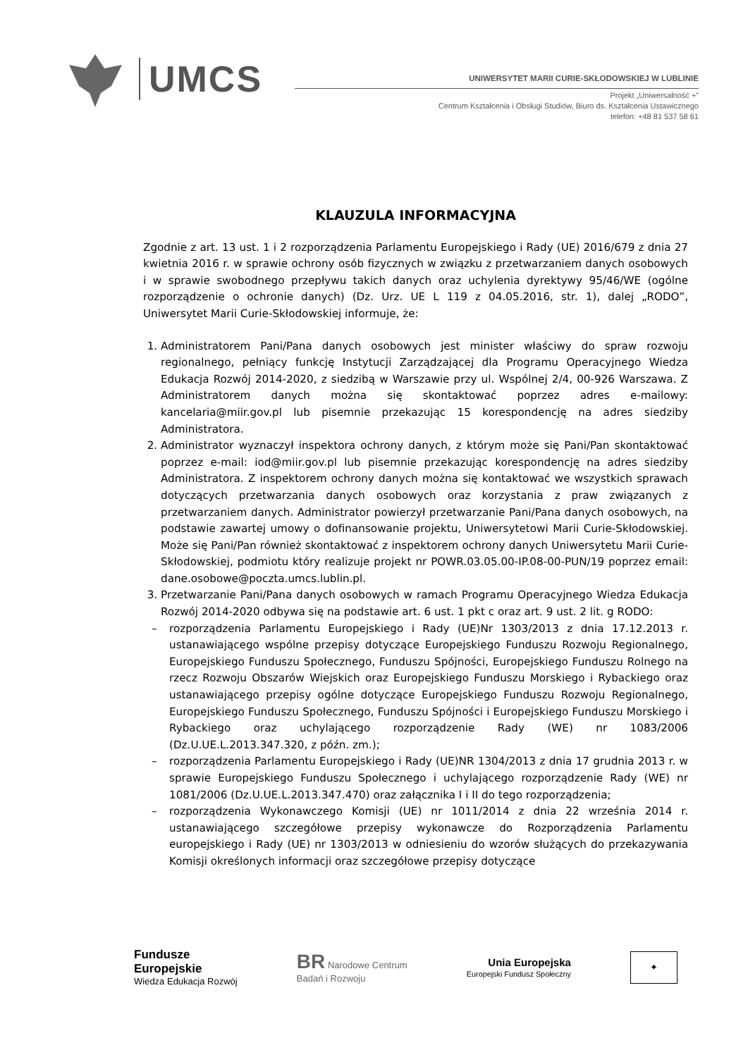UMCS
UNIWERSYTET MARII CURIE-SKŁODOWSKIEJ W LUBLINIE
Projekt „Uniwersalność +”
Centrum Kształcenia i Obsługi Studiów, Biuro ds. Kształcenia Ustawicznego
telefon: +48 81 537 58 61
KLAUZULA INFORMACYJNA
Zgodnie z art. 13 ust. 1 i 2 rozporządzenia Parlamentu Europejskiego i Rady (UE) 2016/679 z dnia 27 kwietnia 2016 r. w sprawie ochrony osób fizycznych w związku z przetwarzaniem danych osobowych i w sprawie swobodnego przepływu takich danych oraz uchylenia dyrektywy 95/46/WE (ogólne rozporządzenie o ochronie danych) (Dz. Urz. UE L 119 z 04.05.2016, str. 1), dalej „RODO”, Uniwersytet Marii Curie-Skłodowskiej informuje, że:
1. Administratorem Pani/Pana danych osobowych jest minister właściwy do spraw rozwoju regionalnego, pełniący funkcję Instytucji Zarządzającej dla Programu Operacyjnego Wiedza Edukacja Rozwój 2014-2020, z siedzibą w Warszawie przy ul. Wspólnej 2/4, 00-926 Warszawa. Z Administratorem danych można się skontaktować poprzez adres e-mailowy: kancelaria@miir.gov.pl lub pisemnie przekazując 15 korespondencję na adres siedziby Administratora.
2. Administrator wyznaczył inspektora ochrony danych, z którym może się Pani/Pan skontaktować poprzez e-mail: iod@miir.gov.pl lub pisemnie przekazując korespondencję na adres siedziby Administratora. Z inspektorem ochrony danych można się kontaktować we wszystkich sprawach dotyczących przetwarzania danych osobowych oraz korzystania z praw związanych z przetwarzaniem danych. Administrator powierzył przetwarzanie Pani/Pana danych osobowych, na podstawie zawartej umowy o dofinansowanie projektu, Uniwersytetowi Marii Curie-Skłodowskiej. Może się Pani/Pan również skontaktować z inspektorem ochrony danych Uniwersytetu Marii Curie-Skłodowskiej, podmiotu który realizuje projekt nr POWR.03.05.00-IP.08-00-PUN/19 poprzez email: dane.osobowe@poczta.umcs.lublin.pl.
3. Przetwarzanie Pani/Pana danych osobowych w ramach Programu Operacyjnego Wiedza Edukacja Rozwój 2014-2020 odbywa się na podstawie art. 6 ust. 1 pkt c oraz art. 9 ust. 2 lit. g RODO:
– rozporządzenia Parlamentu Europejskiego i Rady (UE)Nr 1303/2013 z dnia 17.12.2013 r. ustanawiającego wspólne przepisy dotyczące Europejskiego Funduszu Rozwoju Regionalnego, Europejskiego Funduszu Społecznego, Funduszu Spójności, Europejskiego Funduszu Rolnego na rzecz Rozwoju Obszarów Wiejskich oraz Europejskiego Funduszu Morskiego i Rybackiego oraz ustanawiającego przepisy ogólne dotyczące Europejskiego Funduszu Rozwoju Regionalnego, Europejskiego Funduszu Społecznego, Funduszu Spójności i Europejskiego Funduszu Morskiego i Rybackiego oraz uchylającego rozporządzenie Rady (WE) nr 1083/2006 (Dz.U.UE.L.2013.347.320, z późn. zm.);
– rozporządzenia Parlamentu Europejskiego i Rady (UE)NR 1304/2013 z dnia 17 grudnia 2013 r. w sprawie Europejskiego Funduszu Społecznego i uchylającego rozporządzenie Rady (WE) nr 1081/2006 (Dz.U.UE.L.2013.347.470) oraz załącznika I i II do tego rozporządzenia;
– rozporządzenia Wykonawczego Komisji (UE) nr 1011/2014 z dnia 22 września 2014 r. ustanawiającego szczegółowe przepisy wykonawcze do Rozporządzenia Parlamentu europejskiego i Rady (UE) nr 1303/2013 w odniesieniu do wzorów służących do przekazywania Komisji określonych informacji oraz szczegółowe przepisy dotyczące
Fundusze
Europejskie
Wiedza Edukacja Rozwój
BR Narodowe Centrum
Badań i Rozwoju
Unia Europejska
Europejski Fundusz Społeczny
✦